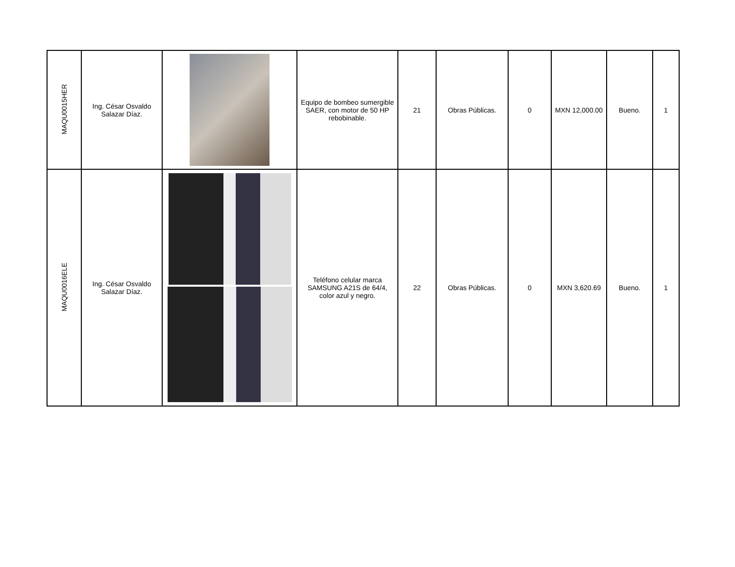| MAQU0015HER | Ing. César Osvaldo Salazar Díaz. | | Equipo de bombeo sumergible SAER, con motor de 50 HP rebobinable. | 21 | Obras Públicas. | 0 | MXN 12,000.00 | Bueno. | 1 |
| MAQU0016ELE | Ing. César Osvaldo Salazar Díaz. | | Teléfono celular marca SAMSUNG A21S de 64/4, color azul y negro. | 22 | Obras Públicas. | 0 | MXN 3,620.69 | Bueno. | 1 |